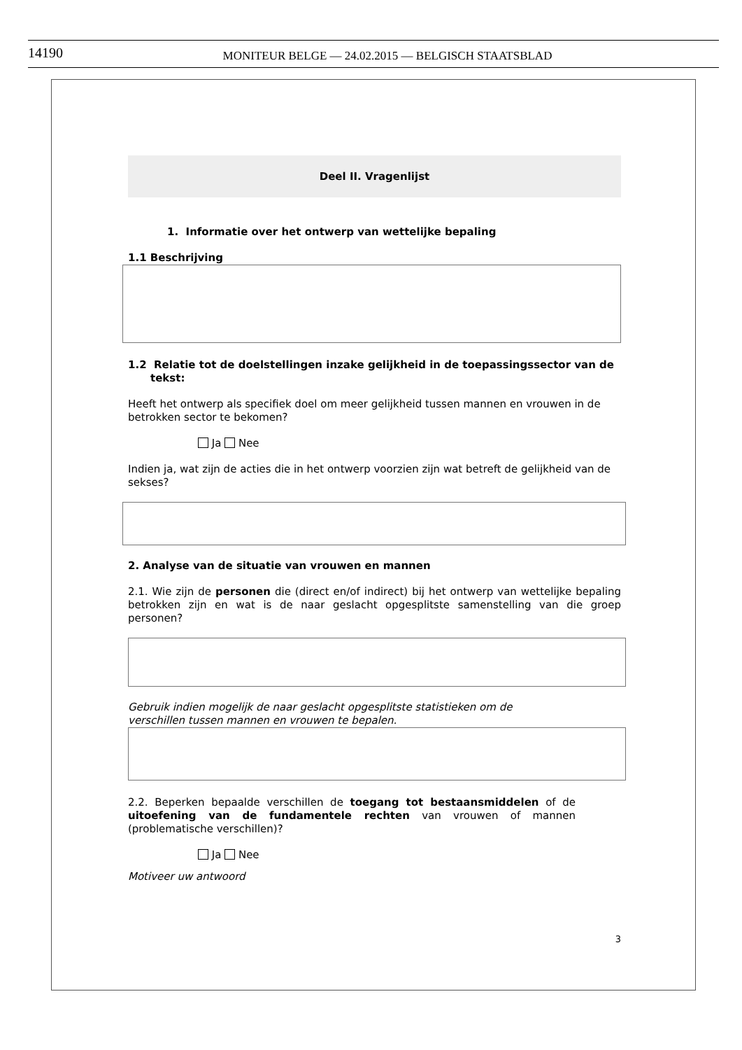14190
MONITEUR BELGE — 24.02.2015 — BELGISCH STAATSBLAD
Deel II. Vragenlijst
1. Informatie over het ontwerp van wettelijke bepaling
1.1 Beschrijving
1.2 Relatie tot de doelstellingen inzake gelijkheid in de toepassingssector van de tekst:
Heeft het ontwerp als specifiek doel om meer gelijkheid tussen mannen en vrouwen in de betrokken sector te bekomen?
Ja Nee
Indien ja, wat zijn de acties die in het ontwerp voorzien zijn wat betreft de gelijkheid van de sekses?
2. Analyse van de situatie van vrouwen en mannen
2.1. Wie zijn de personen die (direct en/of indirect) bij het ontwerp van wettelijke bepaling betrokken zijn en wat is de naar geslacht opgesplitste samenstelling van die groep personen?
Gebruik indien mogelijk de naar geslacht opgesplitste statistieken om de
verschillen tussen mannen en vrouwen te bepalen.
2.2. Beperken bepaalde verschillen de toegang tot bestaansmiddelen of de uitoefening van de fundamentele rechten van vrouwen of mannen (problematische verschillen)?
Ja Nee
Motiveer uw antwoord
3